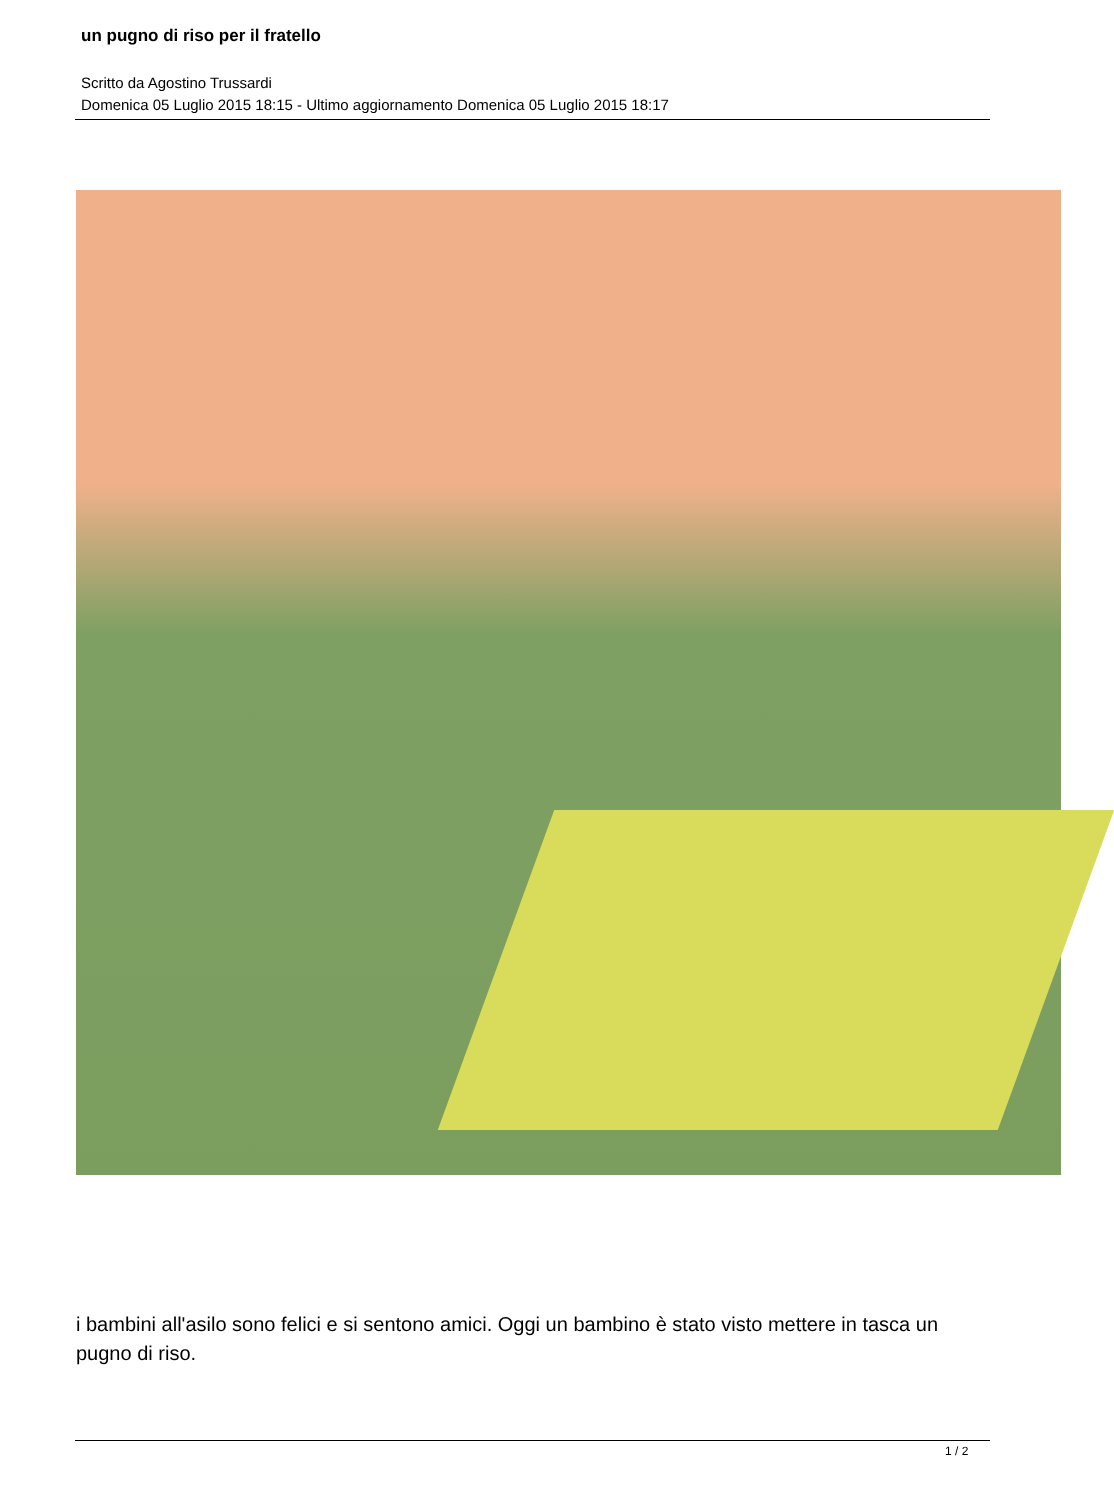un pugno di riso per il fratello
Scritto da Agostino Trussardi
Domenica 05 Luglio 2015 18:15 - Ultimo aggiornamento Domenica 05 Luglio 2015 18:17
i bambini all'asilo sono felici e si sentono amici. Oggi un bambino è stato visto mettere in tasca un pugno di riso.
1 / 2